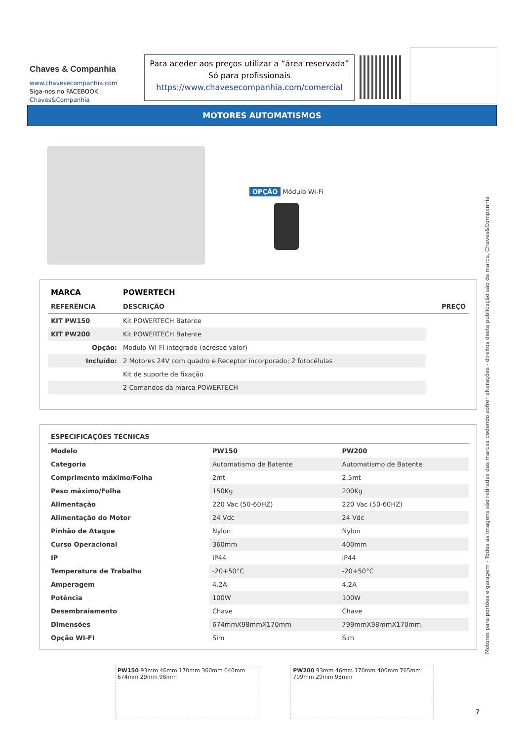Chaves & Companhia
www.chavesecompanhia.com
Siga-nos no FACEBOOK:
Chaves&Companhia
Para aceder aos preços utilizar a “área reservada”
Só para profissionais
https://www.chavesecompanhia.com/comercial
MOTORES AUTOMATISMOS
OPÇÃO Módulo Wi-Fi
| MARCA | POWERTECH | |
| --- | --- | --- |
| REFERÊNCIA | DESCRIÇÃO | PREÇO |
| KIT PW150 | Kit POWERTECH Batente | |
| KIT PW200 | Kit POWERTECH Batente | |
| Opção: | Modulo WI-FI integrado (acresce valor) | |
| Incluído: | 2 Motores 24V com quadro e Receptor incorporado; 2 fotocélulas | |
| | Kit de suporte de fixação | |
| | 2 Comandos da marca POWERTECH | |
| ESPECIFICAÇÕES TÉCNICAS | | |
| --- | --- | --- |
| Modelo | PW150 | PW200 |
| Categoria | Automatismo de Batente | Automatismo de Batente |
| Comprimento máximo/Folha | 2mt | 2,5mt |
| Peso máximo/Folha | 150Kg | 200Kg |
| Alimentação | 220 Vac (50-60HZ) | 220 Vac (50-60HZ) |
| Alimentação do Motor | 24 Vdc | 24 Vdc |
| Pinhão de Ataque | Nylon | Nylon |
| Curso Operacional | 360mm | 400mm |
| IP | IP44 | IP44 |
| Temperatura de Trabalho | -20+50°C | -20+50°C |
| Amperagem | 4.2A | 4.2A |
| Potência | 100W | 100W |
| Desembraiamento | Chave | Chave |
| Dimensões | 674mmX98mmX170mm | 799mmX98mmX170mm |
| Opção WI-FI | Sim | Sim |
PW150 93mm 46mm 170mm 360mm 640mm 674mm 29mm 98mm
PW200 93mm 46mm 170mm 400mm 765mm 799mm 29mm 98mm
Motores para portões e garagem - Todos as imagens são retiradas das marcas podendo sofrer alterações - direitos desta publicação são da marca, Chaves&Companhia
7